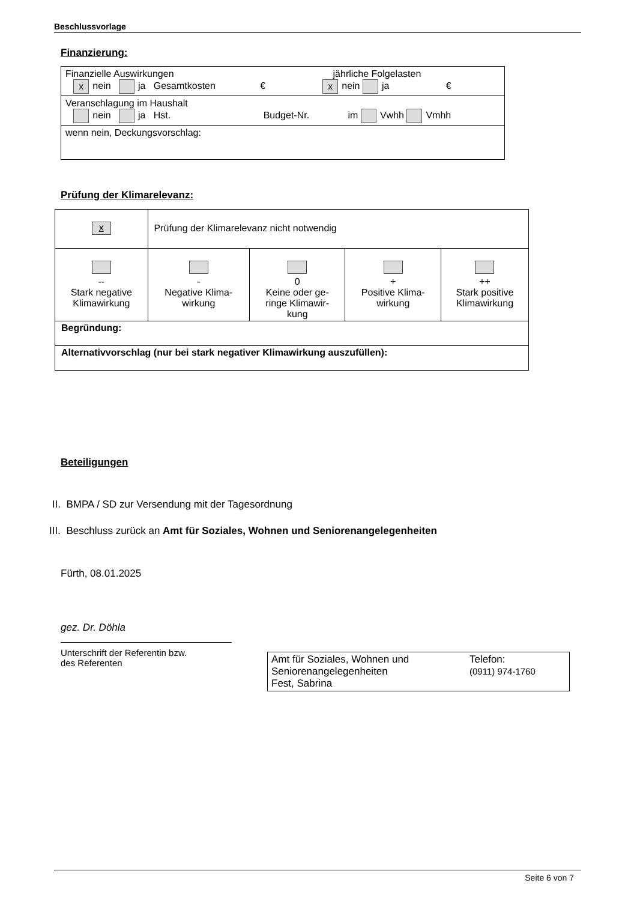Beschlussvorlage
Finanzierung:
| Finanzielle Auswirkungen jährliche Folgelasten x nein ja Gesamtkosten € x nein ja € |
| Veranschlagung im Haushalt nein ja Hst. Budget-Nr. im Vwhh Vmhh |
| wenn nein, Deckungsvorschlag: |
Prüfung der Klimarelevanz:
| x | Prüfung der Klimarelevanz nicht notwendig | | | |
| -- Stark negative Klimawirkung | - Negative Klima- wirkung | 0 Keine oder ge- ringe Klimawir- kung | + Positive Klima- wirkung | ++ Stark positive Klimawirkung |
| Begründung: | | | | |
| Alternativvorschlag (nur bei stark negativer Klimawirkung auszufüllen): | | | | |
Beteiligungen
II. BMPA / SD zur Versendung mit der Tagesordnung
III. Beschluss zurück an Amt für Soziales, Wohnen und Seniorenangelegenheiten
Fürth, 08.01.2025
gez. Dr. Döhla
Unterschrift der Referentin bzw.
des Referenten
Amt für Soziales, Wohnen und
Seniorenangelegenheiten
Fest, Sabrina
Telefon:
(0911) 974-1760
Seite 6 von 7